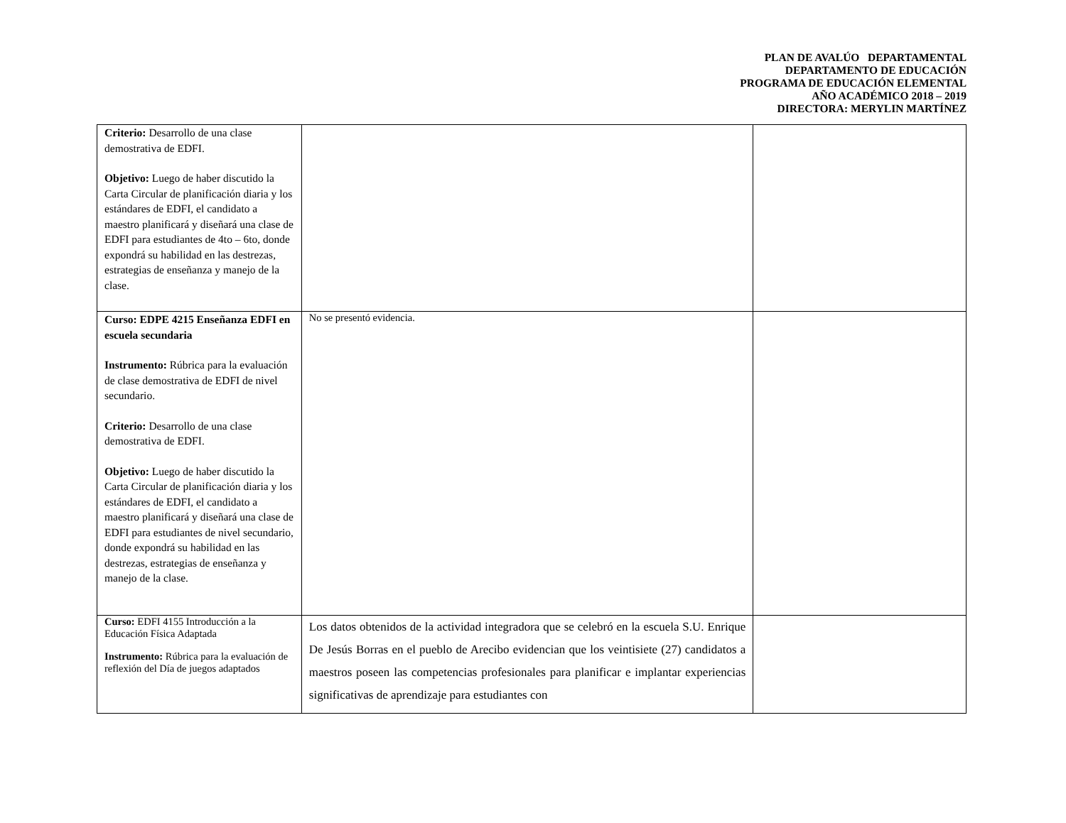PLAN DE AVALÚO DEPARTAMENTAL
DEPARTAMENTO DE EDUCACIÓN
PROGRAMA DE EDUCACIÓN ELEMENTAL
AÑO ACADÉMICO 2018 – 2019
DIRECTORA: MERYLIN MARTÍNEZ
| Criterio: Desarrollo de una clase demostrativa de EDFI. Objetivo: Luego de haber discutido la Carta Circular de planificación diaria y los estándares de EDFI, el candidato a maestro planificará y diseñará una clase de EDFI para estudiantes de 4to – 6to, donde expondrá su habilidad en las destrezas, estrategias de enseñanza y manejo de la clase. | | |
| Curso: EDPE 4215 Enseñanza EDFI en escuela secundaria Instrumento: Rúbrica para la evaluación de clase demostrativa de EDFI de nivel secundario. Criterio: Desarrollo de una clase demostrativa de EDFI. Objetivo: Luego de haber discutido la Carta Circular de planificación diaria y los estándares de EDFI, el candidato a maestro planificará y diseñará una clase de EDFI para estudiantes de nivel secundario, donde expondrá su habilidad en las destrezas, estrategias de enseñanza y manejo de la clase. | No se presentó evidencia. | |
| Curso: EDFI 4155 Introducción a la Educación Física Adaptada Instrumento: Rúbrica para la evaluación de reflexión del Día de juegos adaptados | Los datos obtenidos de la actividad integradora que se celebró en la escuela S.U. Enrique De Jesús Borras en el pueblo de Arecibo evidencian que los veintisiete (27) candidatos a maestros poseen las competencias profesionales para planificar e implantar experiencias significativas de aprendizaje para estudiantes con | |